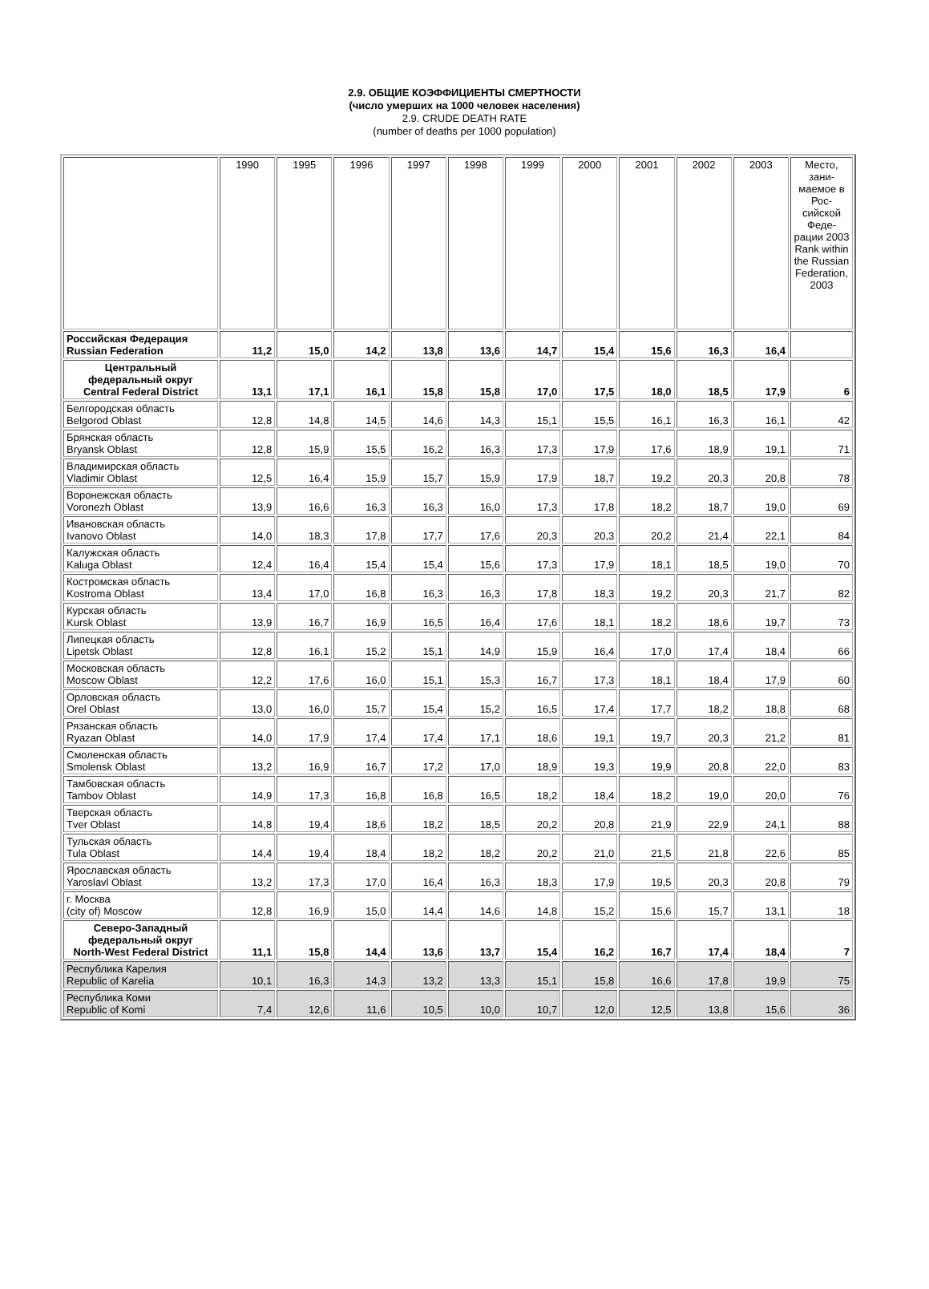2.9. ОБЩИЕ КОЭФФИЦИЕНТЫ СМЕРТНОСТИ
(число умерших на 1000 человек населения)
2.9. CRUDE DEATH RATE
(number of deaths per 1000 population)
| | 1990 | 1995 | 1996 | 1997 | 1998 | 1999 | 2000 | 2001 | 2002 | 2003 | Место, зани-маемое в Рос-сийской Феде-рации 2003 Rank within the Russian Federation, 2003 |
| --- | --- | --- | --- | --- | --- | --- | --- | --- | --- | --- | --- |
| Российская Федерация Russian Federation | 11,2 | 15,0 | 14,2 | 13,8 | 13,6 | 14,7 | 15,4 | 15,6 | 16,3 | 16,4 | |
| Центральный федеральный округ Central Federal District | 13,1 | 17,1 | 16,1 | 15,8 | 15,8 | 17,0 | 17,5 | 18,0 | 18,5 | 17,9 | 6 |
| Белгородская область Belgorod Oblast | 12,8 | 14,8 | 14,5 | 14,6 | 14,3 | 15,1 | 15,5 | 16,1 | 16,3 | 16,1 | 42 |
| Брянская область Bryansk Oblast | 12,8 | 15,9 | 15,5 | 16,2 | 16,3 | 17,3 | 17,9 | 17,6 | 18,9 | 19,1 | 71 |
| Владимирская область Vladimir Oblast | 12,5 | 16,4 | 15,9 | 15,7 | 15,9 | 17,9 | 18,7 | 19,2 | 20,3 | 20,8 | 78 |
| Воронежская область Voronezh Oblast | 13,9 | 16,6 | 16,3 | 16,3 | 16,0 | 17,3 | 17,8 | 18,2 | 18,7 | 19,0 | 69 |
| Ивановская область Ivanovo Oblast | 14,0 | 18,3 | 17,8 | 17,7 | 17,6 | 20,3 | 20,3 | 20,2 | 21,4 | 22,1 | 84 |
| Калужская область Kaluga Oblast | 12,4 | 16,4 | 15,4 | 15,4 | 15,6 | 17,3 | 17,9 | 18,1 | 18,5 | 19,0 | 70 |
| Костромская область Kostroma Oblast | 13,4 | 17,0 | 16,8 | 16,3 | 16,3 | 17,8 | 18,3 | 19,2 | 20,3 | 21,7 | 82 |
| Курская область Kursk Oblast | 13,9 | 16,7 | 16,9 | 16,5 | 16,4 | 17,6 | 18,1 | 18,2 | 18,6 | 19,7 | 73 |
| Липецкая область Lipetsk Oblast | 12,8 | 16,1 | 15,2 | 15,1 | 14,9 | 15,9 | 16,4 | 17,0 | 17,4 | 18,4 | 66 |
| Московская область Moscow Oblast | 12,2 | 17,6 | 16,0 | 15,1 | 15,3 | 16,7 | 17,3 | 18,1 | 18,4 | 17,9 | 60 |
| Орловская область Orel Oblast | 13,0 | 16,0 | 15,7 | 15,4 | 15,2 | 16,5 | 17,4 | 17,7 | 18,2 | 18,8 | 68 |
| Рязанская область Ryazan Oblast | 14,0 | 17,9 | 17,4 | 17,4 | 17,1 | 18,6 | 19,1 | 19,7 | 20,3 | 21,2 | 81 |
| Смоленская область Smolensk Oblast | 13,2 | 16,9 | 16,7 | 17,2 | 17,0 | 18,9 | 19,3 | 19,9 | 20,8 | 22,0 | 83 |
| Тамбовская область Tambov Oblast | 14,9 | 17,3 | 16,8 | 16,8 | 16,5 | 18,2 | 18,4 | 18,2 | 19,0 | 20,0 | 76 |
| Тверская область Tver Oblast | 14,8 | 19,4 | 18,6 | 18,2 | 18,5 | 20,2 | 20,8 | 21,9 | 22,9 | 24,1 | 88 |
| Тульская область Tula Oblast | 14,4 | 19,4 | 18,4 | 18,2 | 18,2 | 20,2 | 21,0 | 21,5 | 21,8 | 22,6 | 85 |
| Ярославская область Yaroslavl Oblast | 13,2 | 17,3 | 17,0 | 16,4 | 16,3 | 18,3 | 17,9 | 19,5 | 20,3 | 20,8 | 79 |
| г. Москва (city of) Moscow | 12,8 | 16,9 | 15,0 | 14,4 | 14,6 | 14,8 | 15,2 | 15,6 | 15,7 | 13,1 | 18 |
| Северо-Западный федеральный округ North-West Federal District | 11,1 | 15,8 | 14,4 | 13,6 | 13,7 | 15,4 | 16,2 | 16,7 | 17,4 | 18,4 | 7 |
| Республика Карелия Republic of Karelia | 10,1 | 16,3 | 14,3 | 13,2 | 13,3 | 15,1 | 15,8 | 16,6 | 17,8 | 19,9 | 75 |
| Республика Коми Republic of Komi | 7,4 | 12,6 | 11,6 | 10,5 | 10,0 | 10,7 | 12,0 | 12,5 | 13,8 | 15,6 | 36 |